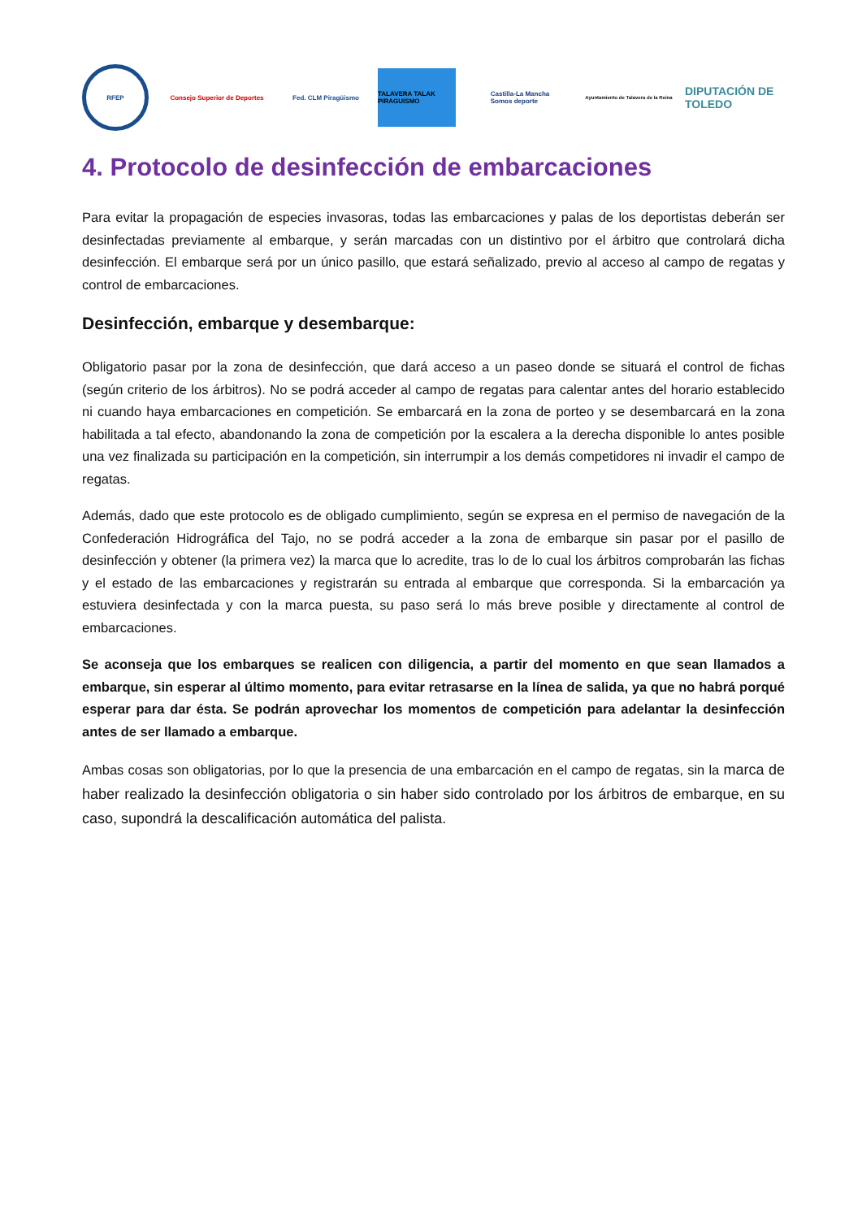RFEP
Consejo Superior de Deportes Fed. CLM Piragüismo
TALAVERA TALAK PIRAGUISMO
Castilla-La Mancha
Somos deporte
Ayuntamiento de Talavera de la Reina
DIPUTACIÓN DE TOLEDO
4. Protocolo de desinfección de embarcaciones
Para evitar la propagación de especies invasoras, todas las embarcaciones y palas de los deportistas deberán ser desinfectadas previamente al embarque, y serán marcadas con un distintivo por el árbitro que controlará dicha desinfección. El embarque será por un único pasillo, que estará señalizado, previo al acceso al campo de regatas y control de embarcaciones.
Desinfección, embarque y desembarque:
Obligatorio pasar por la zona de desinfección, que dará acceso a un paseo donde se situará el control de fichas (según criterio de los árbitros). No se podrá acceder al campo de regatas para calentar antes del horario establecido ni cuando haya embarcaciones en competición. Se embarcará en la zona de porteo y se desembarcará en la zona habilitada a tal efecto, abandonando la zona de competición por la escalera a la derecha disponible lo antes posible una vez finalizada su participación en la competición, sin interrumpir a los demás competidores ni invadir el campo de regatas.
Además, dado que este protocolo es de obligado cumplimiento, según se expresa en el permiso de navegación de la Confederación Hidrográfica del Tajo, no se podrá acceder a la zona de embarque sin pasar por el pasillo de desinfección y obtener (la primera vez) la marca que lo acredite, tras lo de lo cual los árbitros comprobarán las fichas y el estado de las embarcaciones y registrarán su entrada al embarque que corresponda. Si la embarcación ya estuviera desinfectada y con la marca puesta, su paso será lo más breve posible y directamente al control de embarcaciones.
Se aconseja que los embarques se realicen con diligencia, a partir del momento en que sean llamados a embarque, sin esperar al último momento, para evitar retrasarse en la línea de salida, ya que no habrá porqué esperar para dar ésta. Se podrán aprovechar los momentos de competición para adelantar la desinfección antes de ser llamado a embarque.
Ambas cosas son obligatorias, por lo que la presencia de una embarcación en el campo de regatas, sin la marca de haber realizado la desinfección obligatoria o sin haber sido controlado por los árbitros de embarque, en su caso, supondrá la descalificación automática del palista.